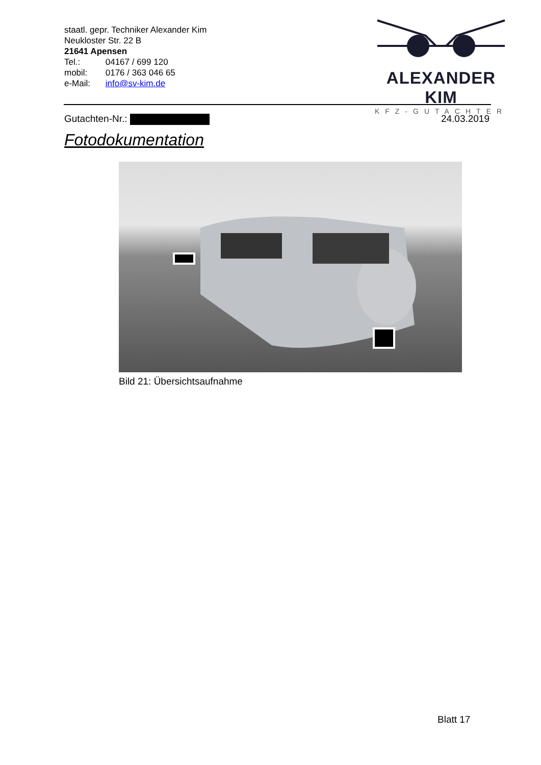staatl. gepr. Techniker Alexander Kim
Neukloster Str. 22 B
21641 Apensen
Tel.: 04167 / 699 120
mobil: 0176 / 363 046 65
e-Mail: info@sv-kim.de
ALEXANDER KIM
KFZ-GUTACHTER
Gutachten-Nr.: 24.03.2019
Fotodokumentation
Bild 21: Übersichtsaufnahme
Blatt 17